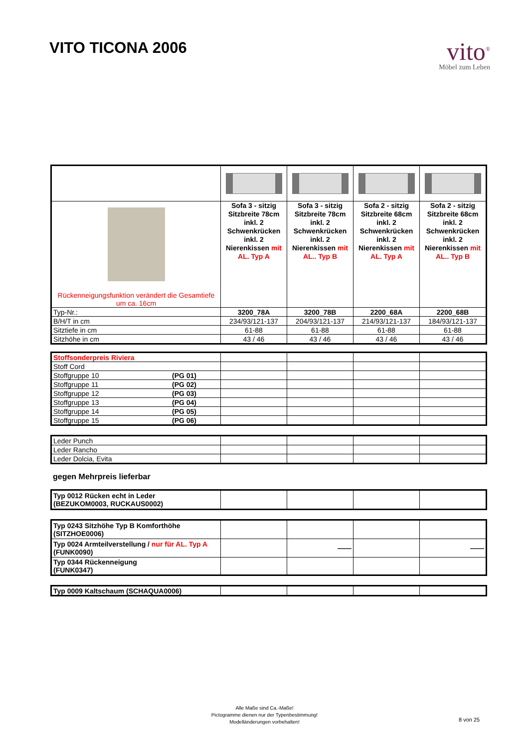VITO TICONA 2006
vito<sup>®</sup>
Möbel zum Leben
| Rückenneigungsfunktion verändert die Gesamtiefe um ca. 16cm | Sofa 3 - sitzig Sitzbreite 78cm inkl. 2 Schwenkrücken inkl. 2 Nierenkissen mit AL. Typ A | Sofa 3 - sitzig Sitzbreite 78cm inkl. 2 Schwenkrücken inkl. 2 Nierenkissen mit AL.. Typ B | Sofa 2 - sitzig Sitzbreite 68cm inkl. 2 Schwenkrücken inkl. 2 Nierenkissen mit AL. Typ A | Sofa 2 - sitzig Sitzbreite 68cm inkl. 2 Schwenkrücken inkl. 2 Nierenkissen mit AL.. Typ B |
| Typ-Nr.: | 3200_78A | 3200_78B | 2200_68A | 2200_68B |
| B/H/T in cm | 234/93/121-137 | 204/93/121-137 | 214/93/121-137 | 184/93/121-137 |
| Sitztiefe in cm | 61-88 | 61-88 | 61-88 | 61-88 |
| Sitzhöhe in cm | 43 / 46 | 43 / 46 | 43 / 46 | 43 / 46 |
| Stoffsonderpreis Riviera | | | | |
| Stoff Cord | | | | |
| Stoffgruppe 10 (PG 01) | | | | |
| Stoffgruppe 11 (PG 02) | | | | |
| Stoffgruppe 12 (PG 03) | | | | |
| Stoffgruppe 13 (PG 04) | | | | |
| Stoffgruppe 14 (PG 05) | | | | |
| Stoffgruppe 15 (PG 06) | | | | |
| Leder Punch | | | | |
| Leder Rancho | | | | |
| Leder Dolcia, Evita | | | | |
gegen Mehrpreis lieferbar
| Typ 0012 Rücken echt in Leder (BEZUKOM0003, RUCKAUS0002) | | | | |
| Typ 0243 Sitzhöhe Typ B Komforthöhe (SITZHOE0006) | | | | |
| Typ 0024 Armteilverstellung / nur für AL. Typ A (FUNK0090) | | —— | | —— |
| Typ 0344 Rückenneigung (FUNK0347) | | | | |
| Typ 0009 Kaltschaum (SCHAQUA0006) | | | | |
Alle Maße sind Ca.-Maße!
Pictogramme dienen nur der Typenbestimmung!
Modelländerungen vorbehalten!
8 von 25